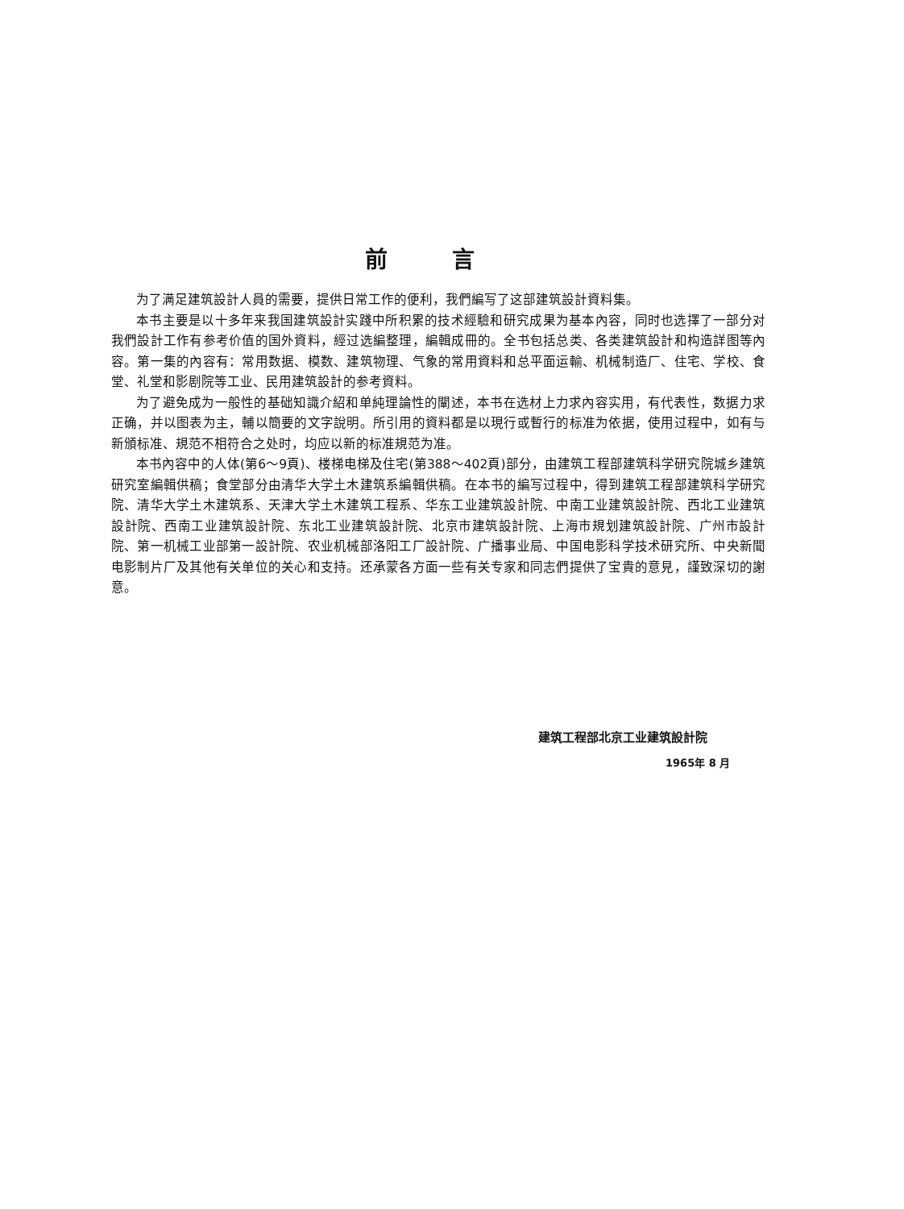前言
为了满足建筑設計人員的需要，提供日常工作的便利，我們編写了这部建筑設計資料集。
本书主要是以十多年来我国建筑設計实踐中所积累的技术經驗和研究成果为基本內容，同时也选擇了一部分对我們設計工作有参考价值的国外資料，經过选編整理，編輯成冊的。全书包括总类、各类建筑設計和构造詳图等內容。第一集的內容有：常用数据、模数、建筑物理、气象的常用資料和总平面运輸、机械制造厂、住宅、学校、食堂、礼堂和影剧院等工业、民用建筑設計的参考資料。
为了避免成为一般性的基础知識介紹和单純理論性的闡述，本书在选材上力求內容实用，有代表性，数据力求正确，并以图表为主，輔以簡要的文字說明。所引用的資料都是以現行或暫行的标准为依据，使用过程中，如有与新頒标准、規范不相符合之处时，均应以新的标准規范为准。
本书內容中的人体(第6～9頁)、楼梯电梯及住宅(第388～402頁)部分，由建筑工程部建筑科学研究院城乡建筑研究室編輯供稿；食堂部分由清华大学土木建筑系編輯供稿。在本书的編写过程中，得到建筑工程部建筑科学研究院、清华大学土木建筑系、天津大学土木建筑工程系、华东工业建筑設計院、中南工业建筑設計院、西北工业建筑設計院、西南工业建筑設計院、东北工业建筑設計院、北京市建筑設計院、上海市規划建筑設計院、广州市設計院、第一机械工业部第一設計院、农业机械部洛阳工厂設計院、广播事业局、中国电影科学技术研究所、中央新聞电影制片厂及其他有关单位的关心和支持。还承蒙各方面一些有关专家和同志們提供了宝貴的意見，謹致深切的謝意。
建筑工程部北京工业建筑設計院
1965年 8 月